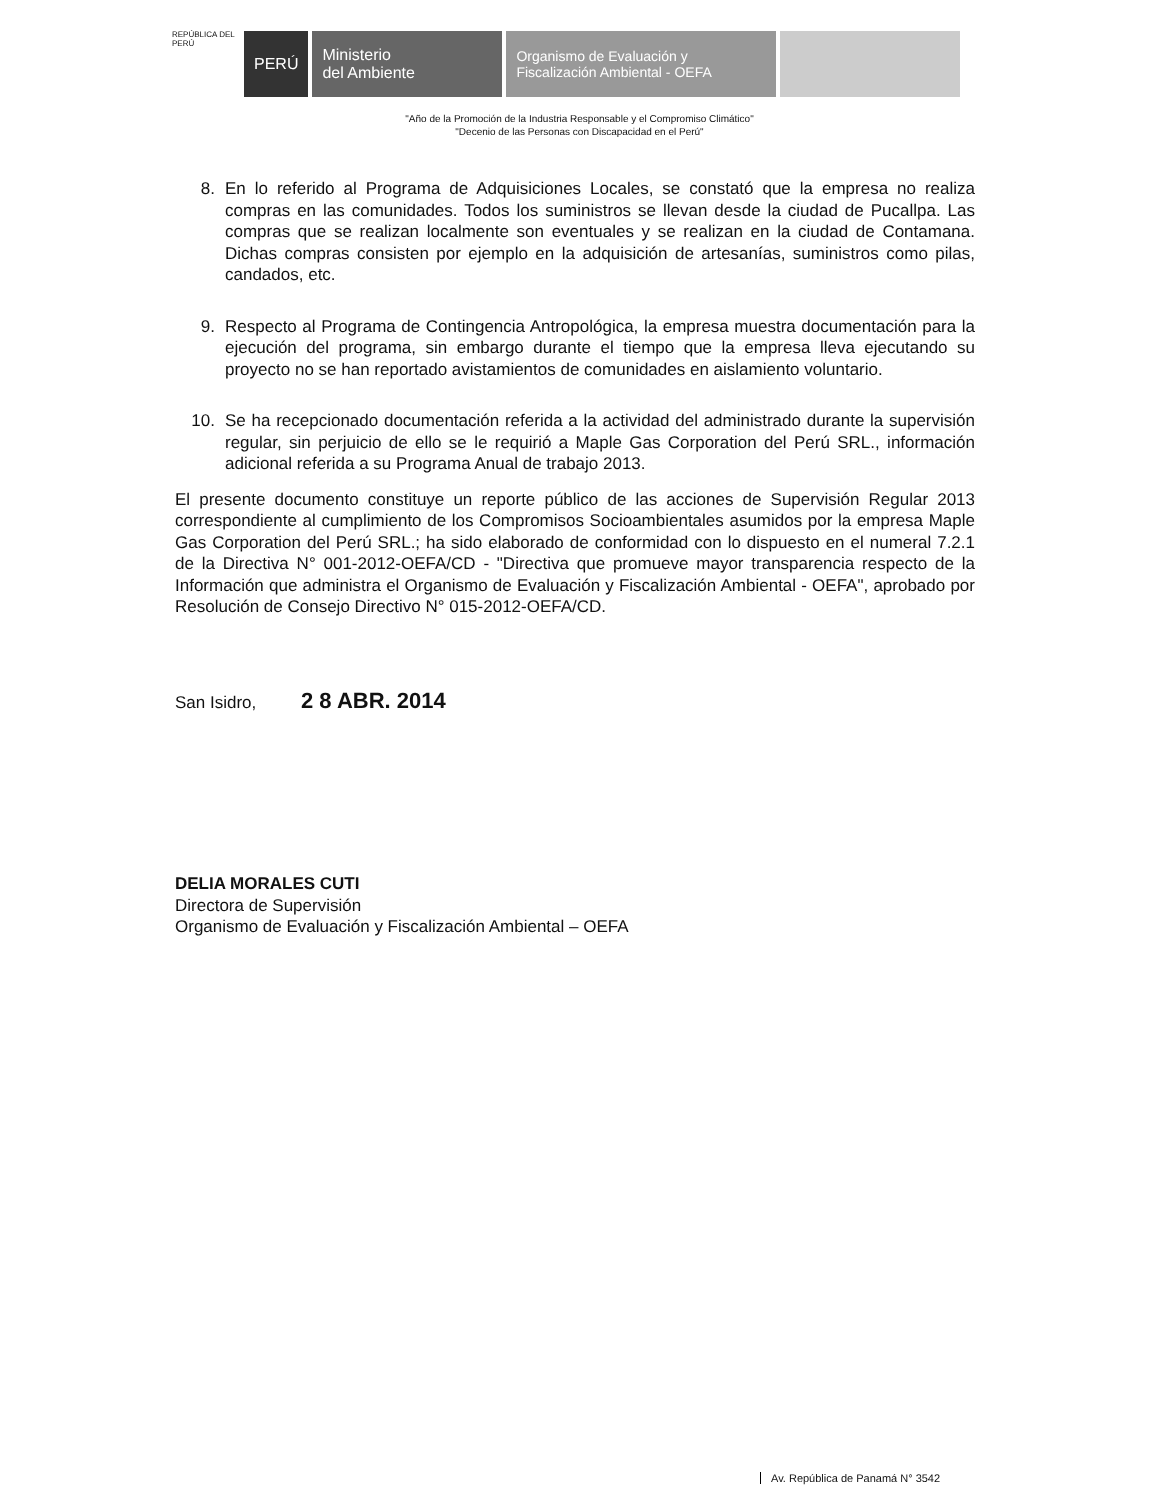REPÚBLICA DEL PERÚ
PERÚ
Ministerio
del Ambiente
Organismo de Evaluación y
Fiscalización Ambiental - OEFA
"Año de la Promoción de la Industria Responsable y el Compromiso Climático"
"Decenio de las Personas con Discapacidad en el Perú"
8. En lo referido al Programa de Adquisiciones Locales, se constató que la empresa no realiza compras en las comunidades. Todos los suministros se llevan desde la ciudad de Pucallpa. Las compras que se realizan localmente son eventuales y se realizan en la ciudad de Contamana. Dichas compras consisten por ejemplo en la adquisición de artesanías, suministros como pilas, candados, etc.
9. Respecto al Programa de Contingencia Antropológica, la empresa muestra documentación para la ejecución del programa, sin embargo durante el tiempo que la empresa lleva ejecutando su proyecto no se han reportado avistamientos de comunidades en aislamiento voluntario.
10. Se ha recepcionado documentación referida a la actividad del administrado durante la supervisión regular, sin perjuicio de ello se le requirió a Maple Gas Corporation del Perú SRL., información adicional referida a su Programa Anual de trabajo 2013.
El presente documento constituye un reporte público de las acciones de Supervisión Regular 2013 correspondiente al cumplimiento de los Compromisos Socioambientales asumidos por la empresa Maple Gas Corporation del Perú SRL.; ha sido elaborado de conformidad con lo dispuesto en el numeral 7.2.1 de la Directiva N° 001-2012-OEFA/CD - "Directiva que promueve mayor transparencia respecto de la Información que administra el Organismo de Evaluación y Fiscalización Ambiental - OEFA", aprobado por Resolución de Consejo Directivo N° 015-2012-OEFA/CD.
San Isidro, 2 8 ABR. 2014
DELIA MORALES CUTI
Directora de Supervisión
Organismo de Evaluación y Fiscalización Ambiental – OEFA
Av. República de Panamá N° 3542